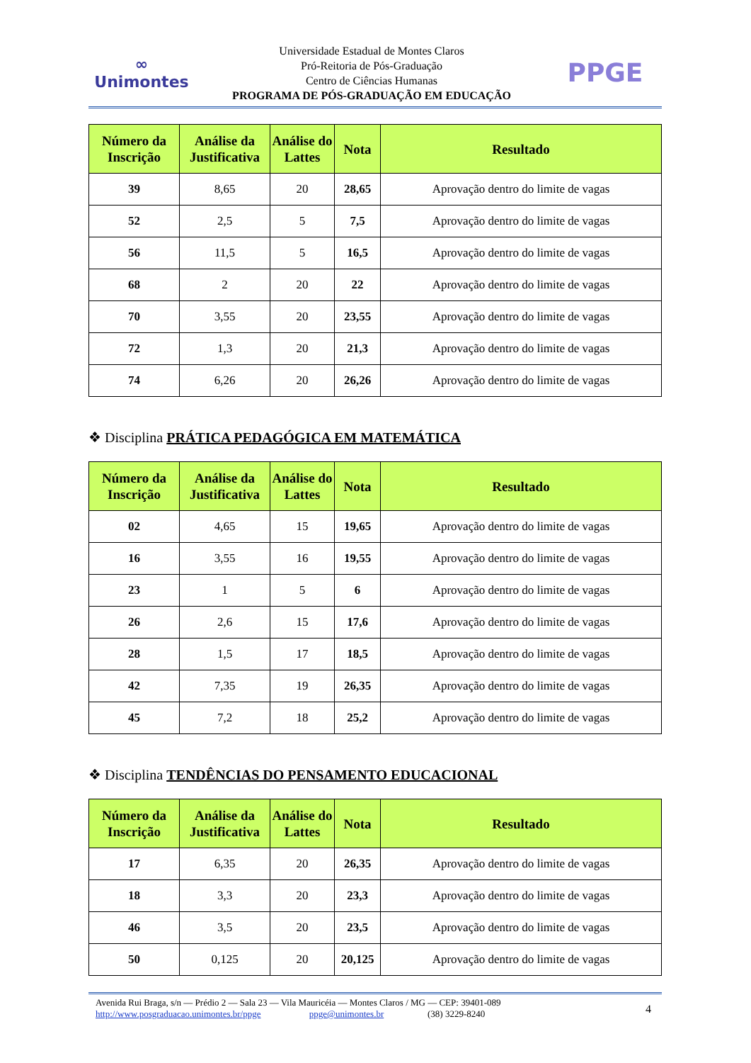∞
Unimontes
Universidade Estadual de Montes Claros
Pró-Reitoria de Pós-Graduação
Centro de Ciências Humanas
PROGRAMA DE PÓS-GRADUAÇÃO EM EDUCAÇÃO
PPGE
| Número da Inscrição | Análise da Justificativa | Análise do Lattes | Nota | Resultado |
| --- | --- | --- | --- | --- |
| 39 | 8,65 | 20 | 28,65 | Aprovação dentro do limite de vagas |
| 52 | 2,5 | 5 | 7,5 | Aprovação dentro do limite de vagas |
| 56 | 11,5 | 5 | 16,5 | Aprovação dentro do limite de vagas |
| 68 | 2 | 20 | 22 | Aprovação dentro do limite de vagas |
| 70 | 3,55 | 20 | 23,55 | Aprovação dentro do limite de vagas |
| 72 | 1,3 | 20 | 21,3 | Aprovação dentro do limite de vagas |
| 74 | 6,26 | 20 | 26,26 | Aprovação dentro do limite de vagas |
❖ Disciplina PRÁTICA PEDAGÓGICA EM MATEMÁTICA
| Número da Inscrição | Análise da Justificativa | Análise do Lattes | Nota | Resultado |
| --- | --- | --- | --- | --- |
| 02 | 4,65 | 15 | 19,65 | Aprovação dentro do limite de vagas |
| 16 | 3,55 | 16 | 19,55 | Aprovação dentro do limite de vagas |
| 23 | 1 | 5 | 6 | Aprovação dentro do limite de vagas |
| 26 | 2,6 | 15 | 17,6 | Aprovação dentro do limite de vagas |
| 28 | 1,5 | 17 | 18,5 | Aprovação dentro do limite de vagas |
| 42 | 7,35 | 19 | 26,35 | Aprovação dentro do limite de vagas |
| 45 | 7,2 | 18 | 25,2 | Aprovação dentro do limite de vagas |
❖ Disciplina TENDÊNCIAS DO PENSAMENTO EDUCACIONAL
| Número da Inscrição | Análise da Justificativa | Análise do Lattes | Nota | Resultado |
| --- | --- | --- | --- | --- |
| 17 | 6,35 | 20 | 26,35 | Aprovação dentro do limite de vagas |
| 18 | 3,3 | 20 | 23,3 | Aprovação dentro do limite de vagas |
| 46 | 3,5 | 20 | 23,5 | Aprovação dentro do limite de vagas |
| 50 | 0,125 | 20 | 20,125 | Aprovação dentro do limite de vagas |
Avenida Rui Braga, s/n — Prédio 2 — Sala 23 — Vila Mauricéia — Montes Claros / MG — CEP: 39401-089
http://www.posgraduacao.unimontes.br/ppge ppge@unimontes.br (38) 3229-8240
4